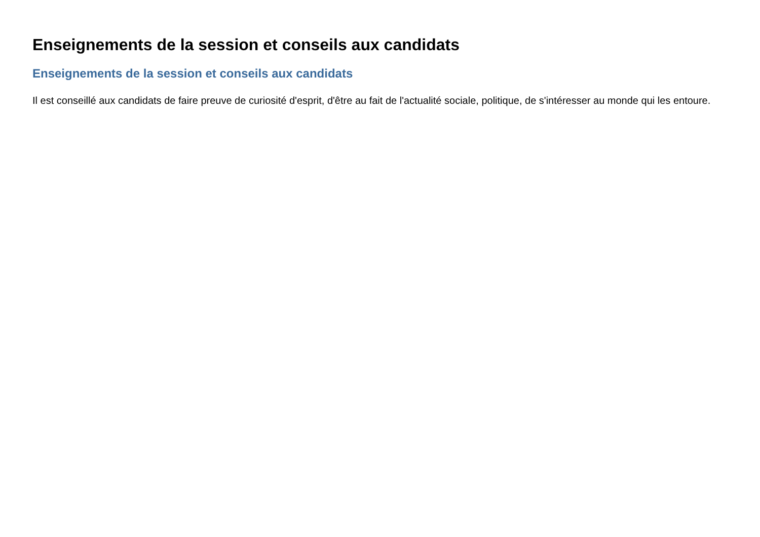Enseignements de la session et conseils aux candidats
Enseignements de la session et conseils aux candidats
Il est conseillé aux candidats de faire preuve de curiosité d'esprit, d'être au fait de l'actualité sociale, politique, de s'intéresser au monde qui les entoure.